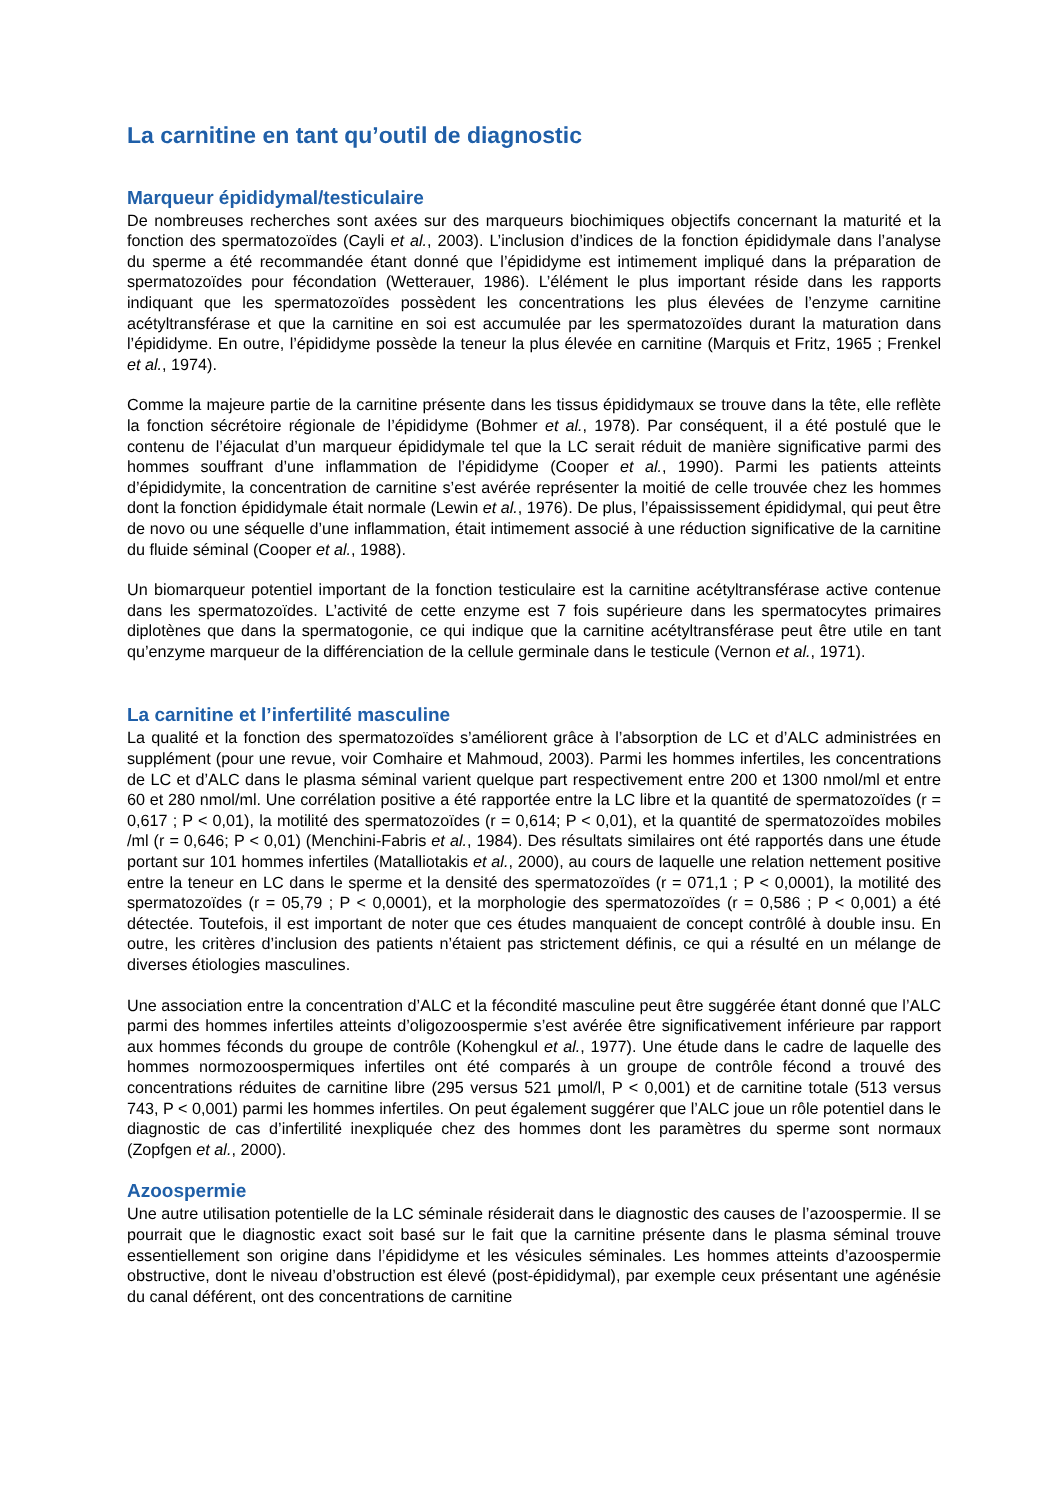La carnitine en tant qu’outil de diagnostic
Marqueur épididymal/testiculaire
De nombreuses recherches sont axées sur des marqueurs biochimiques objectifs concernant la maturité et la fonction des spermatozoïdes (Cayli et al., 2003). L’inclusion d’indices de la fonction épididymale dans l’analyse du sperme a été recommandée étant donné que l’épididyme est intimement impliqué dans la préparation de spermatozoïdes pour fécondation (Wetterauer, 1986). L’élément le plus important réside dans les rapports indiquant que les spermatozoïdes possèdent les concentrations les plus élevées de l’enzyme carnitine acétyltransférase et que la carnitine en soi est accumulée par les spermatozoïdes durant la maturation dans l’épididyme. En outre, l’épididyme possède la teneur la plus élevée en carnitine (Marquis et Fritz, 1965 ; Frenkel et al., 1974).
Comme la majeure partie de la carnitine présente dans les tissus épididymaux se trouve dans la tête, elle reflète la fonction sécrétoire régionale de l’épididyme (Bohmer et al., 1978). Par conséquent, il a été postulé que le contenu de l’éjaculat d’un marqueur épididymale tel que la LC serait réduit de manière significative parmi des hommes souffrant d’une inflammation de l’épididyme (Cooper et al., 1990). Parmi les patients atteints d’épididymite, la concentration de carnitine s’est avérée représenter la moitié de celle trouvée chez les hommes dont la fonction épididymale était normale (Lewin et al., 1976). De plus, l’épaississement épididymal, qui peut être de novo ou une séquelle d’une inflammation, était intimement associé à une réduction significative de la carnitine du fluide séminal (Cooper et al., 1988).
Un biomarqueur potentiel important de la fonction testiculaire est la carnitine acétyltransférase active contenue dans les spermatozoïdes. L’activité de cette enzyme est 7 fois supérieure dans les spermatocytes primaires diplotènes que dans la spermatogonie, ce qui indique que la carnitine acétyltransférase peut être utile en tant qu’enzyme marqueur de la différenciation de la cellule germinale dans le testicule (Vernon et al., 1971).
La carnitine et l’infertilité masculine
La qualité et la fonction des spermatozoïdes s’améliorent grâce à l’absorption de LC et d’ALC administrées en supplément (pour une revue, voir Comhaire et Mahmoud, 2003). Parmi les hommes infertiles, les concentrations de LC et d’ALC dans le plasma séminal varient quelque part respectivement entre 200 et 1300 nmol/ml et entre 60 et 280 nmol/ml. Une corrélation positive a été rapportée entre la LC libre et la quantité de spermatozoïdes (r = 0,617 ; P < 0,01), la motilité des spermatozoïdes (r = 0,614; P < 0,01), et la quantité de spermatozoïdes mobiles /ml (r = 0,646; P < 0,01) (Menchini-Fabris et al., 1984). Des résultats similaires ont été rapportés dans une étude portant sur 101 hommes infertiles (Matalliotakis et al., 2000), au cours de laquelle une relation nettement positive entre la teneur en LC dans le sperme et la densité des spermatozoïdes (r = 071,1 ; P < 0,0001), la motilité des spermatozoïdes (r = 05,79 ; P < 0,0001), et la morphologie des spermatozoïdes (r = 0,586 ; P < 0,001) a été détectée. Toutefois, il est important de noter que ces études manquaient de concept contrôlé à double insu. En outre, les critères d’inclusion des patients n’étaient pas strictement définis, ce qui a résulté en un mélange de diverses étiologies masculines.
Une association entre la concentration d’ALC et la fécondité masculine peut être suggérée étant donné que l’ALC parmi des hommes infertiles atteints d’oligozoospermie s’est avérée être significativement inférieure par rapport aux hommes féconds du groupe de contrôle (Kohengkul et al., 1977). Une étude dans le cadre de laquelle des hommes normozoospermiques infertiles ont été comparés à un groupe de contrôle fécond a trouvé des concentrations réduites de carnitine libre (295 versus 521 µmol/l, P < 0,001) et de carnitine totale (513 versus 743, P < 0,001) parmi les hommes infertiles. On peut également suggérer que l’ALC joue un rôle potentiel dans le diagnostic de cas d’infertilité inexpliquée chez des hommes dont les paramètres du sperme sont normaux (Zopfgen et al., 2000).
Azoospermie
Une autre utilisation potentielle de la LC séminale résiderait dans le diagnostic des causes de l’azoospermie. Il se pourrait que le diagnostic exact soit basé sur le fait que la carnitine présente dans le plasma séminal trouve essentiellement son origine dans l’épididyme et les vésicules séminales. Les hommes atteints d’azoospermie obstructive, dont le niveau d’obstruction est élevé (post-épididymal), par exemple ceux présentant une agénésie du canal déférent, ont des concentrations de carnitine